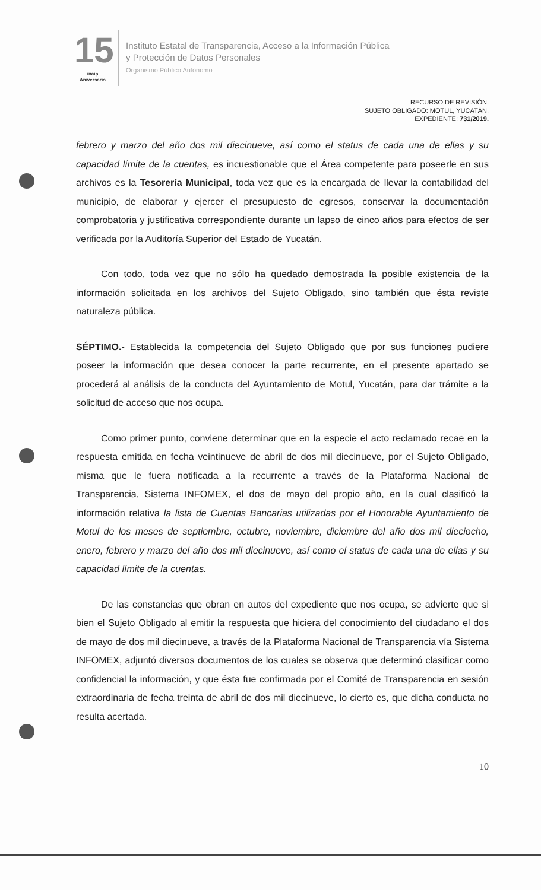15
inaip
Aniversario
Instituto Estatal de Transparencia, Acceso a la Información Pública
y Protección de Datos Personales
Organismo Público Autónomo
RECURSO DE REVISIÓN.
SUJETO OBLIGADO: MOTUL, YUCATÁN.
EXPEDIENTE: 731/2019.
febrero y marzo del año dos mil diecinueve, así como el status de cada una de ellas y su capacidad límite de la cuentas, es incuestionable que el Área competente para poseerle en sus archivos es la Tesorería Municipal, toda vez que es la encargada de llevar la contabilidad del municipio, de elaborar y ejercer el presupuesto de egresos, conservar la documentación comprobatoria y justificativa correspondiente durante un lapso de cinco años para efectos de ser verificada por la Auditoría Superior del Estado de Yucatán.
Con todo, toda vez que no sólo ha quedado demostrada la posible existencia de la información solicitada en los archivos del Sujeto Obligado, sino también que ésta reviste naturaleza pública.
SÉPTIMO.- Establecida la competencia del Sujeto Obligado que por sus funciones pudiere poseer la información que desea conocer la parte recurrente, en el presente apartado se procederá al análisis de la conducta del Ayuntamiento de Motul, Yucatán, para dar trámite a la solicitud de acceso que nos ocupa.
Como primer punto, conviene determinar que en la especie el acto reclamado recae en la respuesta emitida en fecha veintinueve de abril de dos mil diecinueve, por el Sujeto Obligado, misma que le fuera notificada a la recurrente a través de la Plataforma Nacional de Transparencia, Sistema INFOMEX, el dos de mayo del propio año, en la cual clasificó la información relativa la lista de Cuentas Bancarias utilizadas por el Honorable Ayuntamiento de Motul de los meses de septiembre, octubre, noviembre, diciembre del año dos mil dieciocho, enero, febrero y marzo del año dos mil diecinueve, así como el status de cada una de ellas y su capacidad límite de la cuentas.
De las constancias que obran en autos del expediente que nos ocupa, se advierte que si bien el Sujeto Obligado al emitir la respuesta que hiciera del conocimiento del ciudadano el dos de mayo de dos mil diecinueve, a través de la Plataforma Nacional de Transparencia vía Sistema INFOMEX, adjuntó diversos documentos de los cuales se observa que determinó clasificar como confidencial la información, y que ésta fue confirmada por el Comité de Transparencia en sesión extraordinaria de fecha treinta de abril de dos mil diecinueve, lo cierto es, que dicha conducta no resulta acertada.
10